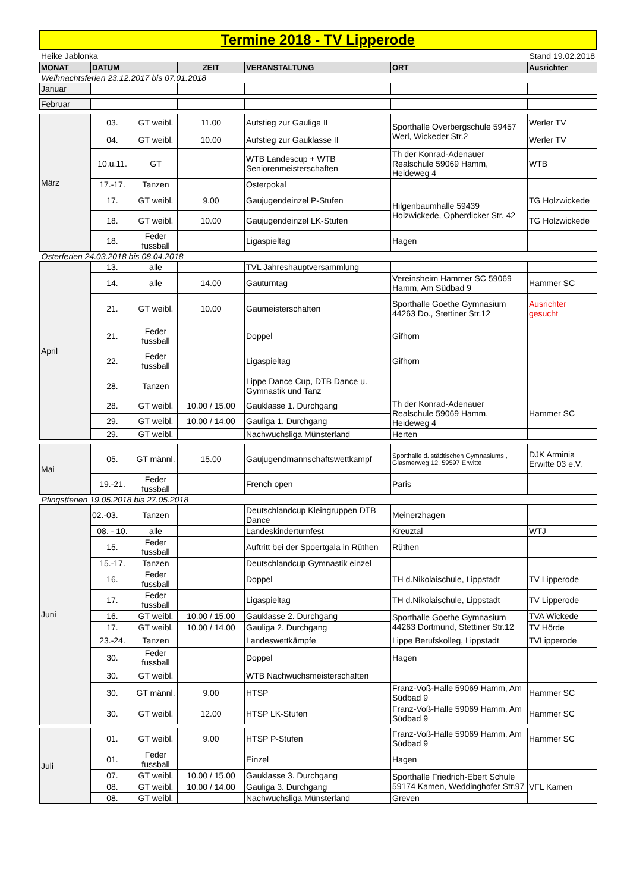Termine 2018 - TV Lipperode
Heike Jablonka Stand 19.02.2018
| MONAT | DATUM | | ZEIT | VERANSTALTUNG | ORT | Ausrichter |
| --- | --- | --- | --- | --- | --- | --- |
| Weihnachtsferien 23.12.2017 bis 07.01.2018 | | | | | | |
| Januar | | | | | | |
| Februar | | | | | | |
| März | 03. | GT weibl. | 11.00 | Aufstieg zur Gauliga II | Sporthalle Overbergschule 59457 Werl, Wickeder Str.2 | Werler TV |
| | 04. | GT weibl. | 10.00 | Aufstieg zur Gauklasse II | | Werler TV |
| | 10.u.11. | GT | | WTB Landescup + WTB Seniorenmeisterschaften | Th der Konrad-Adenauer Realschule 59069 Hamm, Heideweg 4 | WTB |
| | 17.-17. | Tanzen | | Osterpokal | | |
| | 17. | GT weibl. | 9.00 | Gaujugendeinzel P-Stufen | Hilgenbaumhalle 59439 Holzwickede, Opherdicker Str. 42 | TG Holzwickede |
| | 18. | GT weibl. | 10.00 | Gaujugendeinzel LK-Stufen | | TG Holzwickede |
| | 18. | Feder fussball | | Ligaspieltag | Hagen | |
| Osterferien 24.03.2018 bis 08.04.2018 | | | | | | |
| April | 13. | alle | | TVL Jahreshauptversammlung | | |
| | 14. | alle | 14.00 | Gauturntag | Vereinsheim Hammer SC 59069 Hamm, Am Südbad 9 | Hammer SC |
| | 21. | GT weibl. | 10.00 | Gaumeisterschaften | Sporthalle Goethe Gymnasium 44263 Do., Stettiner Str.12 | Ausrichter gesucht |
| | 21. | Feder fussball | | Doppel | Gifhorn | |
| | 22. | Feder fussball | | Ligaspieltag | Gifhorn | |
| | 28. | Tanzen | | Lippe Dance Cup, DTB Dance u. Gymnastik und Tanz | | |
| | 28. | GT weibl. | 10.00 / 15.00 | Gauklasse 1. Durchgang | Th der Konrad-Adenauer Realschule 59069 Hamm, Heideweg 4 | Hammer SC |
| | 29. | GT weibl. | 10.00 / 14.00 | Gauliga 1. Durchgang | | |
| | 29. | GT weibl. | | Nachwuchsliga Münsterland | Herten | |
| Mai | 05. | GT männl. | 15.00 | Gaujugendmannschaftswettkampf | Sporthalle d. städtischen Gymnasiums , Glasmerweg 12, 59597 Erwitte | DJK Arminia Erwitte 03 e.V. |
| | 19.-21. | Feder fussball | | French open | Paris | |
| Pfingstferien 19.05.2018 bis 27.05.2018 | | | | | | |
| Juni | 02.-03. | Tanzen | | Deutschlandcup Kleingruppen DTB Dance | Meinerzhagen | |
| | 08. - 10. | alle | | Landeskinderturnfest | Kreuztal | WTJ |
| | 15. | Feder fussball | | Auftritt bei der Spoertgala in Rüthen | Rüthen | |
| | 15.-17. | Tanzen | | Deutschlandcup Gymnastik einzel | | |
| | 16. | Feder fussball | | Doppel | TH d.Nikolaischule, Lippstadt | TV Lipperode |
| | 17. | Feder fussball | | Ligaspieltag | TH d.Nikolaischule, Lippstadt | TV Lipperode |
| | 16. | GT weibl. | 10.00 / 15.00 | Gauklasse 2. Durchgang | Sporthalle Goethe Gymnasium 44263 Dortmund, Stettiner Str.12 | TVA Wickede |
| | 17. | GT weibl. | 10.00 / 14.00 | Gauliga 2. Durchgang | | TV Hörde |
| | 23.-24. | Tanzen | | Landeswettkämpfe | Lippe Berufskolleg, Lippstadt | TVLipperode |
| | 30. | Feder fussball | | Doppel | Hagen | |
| | 30. | GT weibl. | | WTB Nachwuchsmeisterschaften | | |
| | 30. | GT männl. | 9.00 | HTSP | Franz-Voß-Halle 59069 Hamm, Am Südbad 9 | Hammer SC |
| | 30. | GT weibl. | 12.00 | HTSP LK-Stufen | Franz-Voß-Halle 59069 Hamm, Am Südbad 9 | Hammer SC |
| Juli | 01. | GT weibl. | 9.00 | HTSP P-Stufen | Franz-Voß-Halle 59069 Hamm, Am Südbad 9 | Hammer SC |
| | 01. | Feder fussball | | Einzel | Hagen | |
| | 07. | GT weibl. | 10.00 / 15.00 | Gauklasse 3. Durchgang | Sporthalle Friedrich-Ebert Schule 59174 Kamen, Weddinghofer Str.97 | VFL Kamen |
| | 08. | GT weibl. | 10.00 / 14.00 | Gauliga 3. Durchgang | | |
| | 08. | GT weibl. | | Nachwuchsliga Münsterland | Greven | |